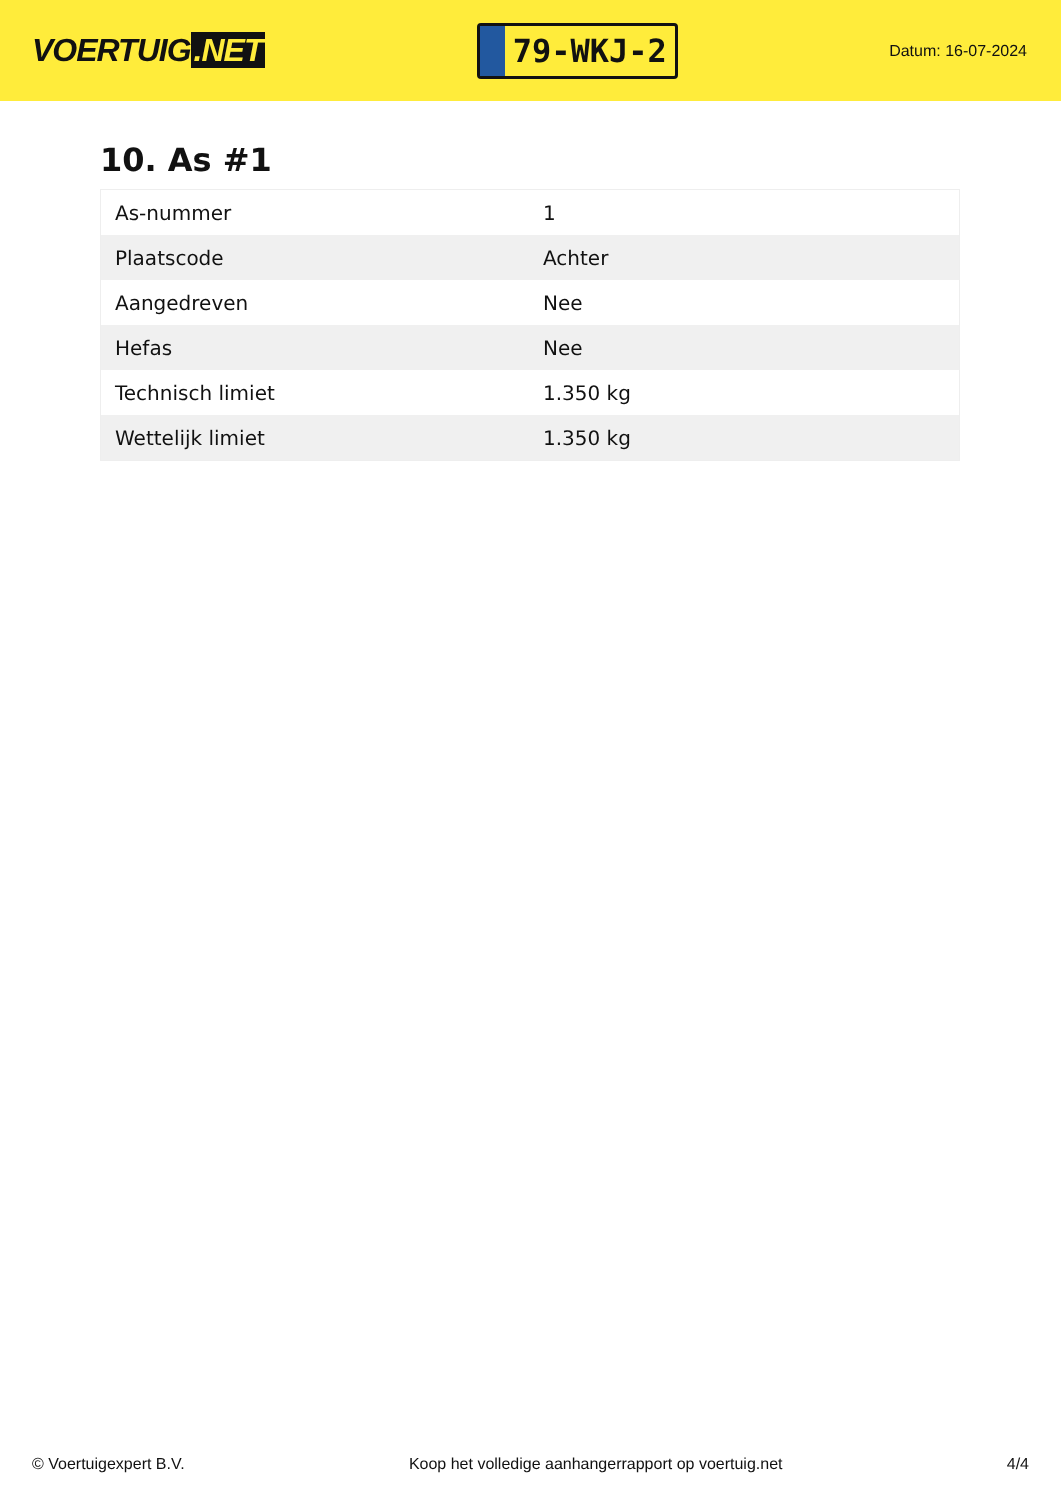VOERTUIG.NET
79-WKJ-2
Datum: 16-07-2024
10. As #1
| As-nummer | 1 |
| Plaatscode | Achter |
| Aangedreven | Nee |
| Hefas | Nee |
| Technisch limiet | 1.350 kg |
| Wettelijk limiet | 1.350 kg |
© Voertuigexpert B.V. Koop het volledige aanhangerrapport op voertuig.net 4/4